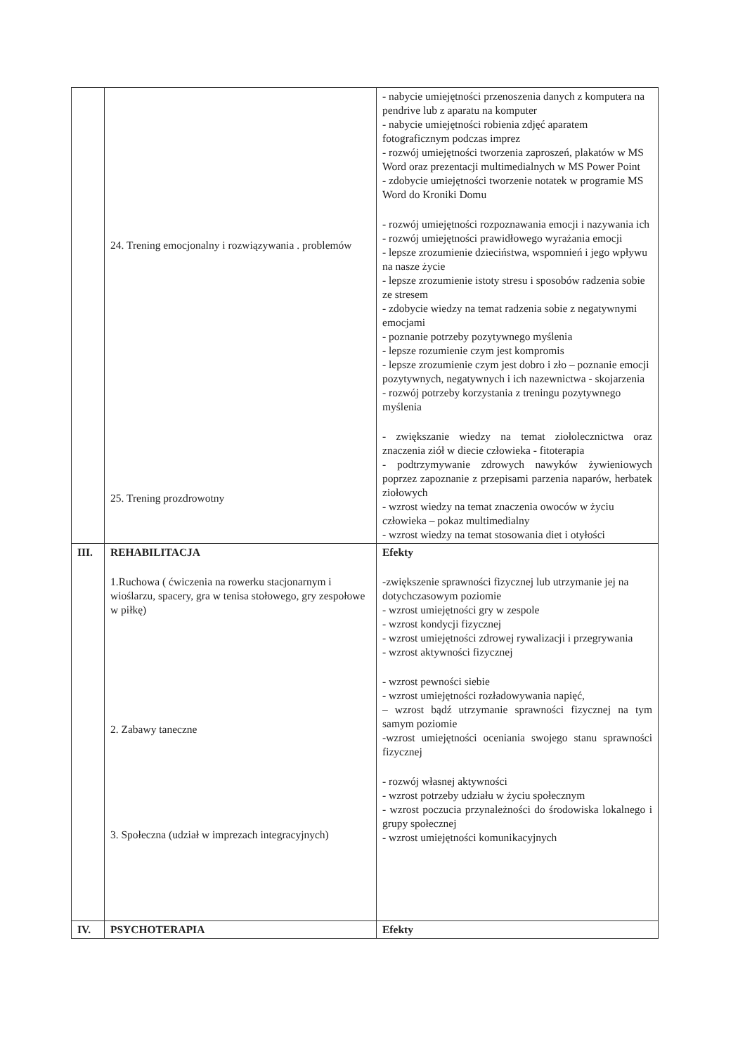| | 24. Trening emocjonalny i rozwiązywania . problemów 25. Trening prozdrowotny | - nabycie umiejętności przenoszenia danych z komputera na pendrive lub z aparatu na komputer - nabycie umiejętności robienia zdjęć aparatem fotograficznym podczas imprez - rozwój umiejętności tworzenia zaproszeń, plakatów w MS Word oraz prezentacji multimedialnych w MS Power Point - zdobycie umiejętności tworzenie notatek w programie MS Word do Kroniki Domu - rozwój umiejętności rozpoznawania emocji i nazywania ich - rozwój umiejętności prawidłowego wyrażania emocji - lepsze zrozumienie dzieciństwa, wspomnień i jego wpływu na nasze życie - lepsze zrozumienie istoty stresu i sposobów radzenia sobie ze stresem - zdobycie wiedzy na temat radzenia sobie z negatywnymi emocjami - poznanie potrzeby pozytywnego myślenia - lepsze rozumienie czym jest kompromis - lepsze zrozumienie czym jest dobro i zło – poznanie emocji pozytywnych, negatywnych i ich nazewnictwa - skojarzenia - rozwój potrzeby korzystania z treningu pozytywnego myślenia - zwiększanie wiedzy na temat ziołolecznictwa oraz znaczenia ziół w diecie człowieka - fitoterapia - podtrzymywanie zdrowych nawyków żywieniowych poprzez zapoznanie z przepisami parzenia naparów, herbatek ziołowych - wzrost wiedzy na temat znaczenia owoców w życiu człowieka – pokaz multimedialny - wzrost wiedzy na temat stosowania diet i otyłości |
| III. | REHABILITACJA 1.Ruchowa ( ćwiczenia na rowerku stacjonarnym i wioślarzu, spacery, gra w tenisa stołowego, gry zespołowe w piłkę) 2. Zabawy taneczne 3. Społeczna (udział w imprezach integracyjnych) | Efekty -zwiększenie sprawności fizycznej lub utrzymanie jej na dotychczasowym poziomie - wzrost umiejętności gry w zespole - wzrost kondycji fizycznej - wzrost umiejętności zdrowej rywalizacji i przegrywania - wzrost aktywności fizycznej - wzrost pewności siebie - wzrost umiejętności rozładowywania napięć, – wzrost bądź utrzymanie sprawności fizycznej na tym samym poziomie -wzrost umiejętności oceniania swojego stanu sprawności fizycznej - rozwój własnej aktywności - wzrost potrzeby udziału w życiu społecznym - wzrost poczucia przynależności do środowiska lokalnego i grupy społecznej - wzrost umiejętności komunikacyjnych |
| IV. | PSYCHOTERAPIA | Efekty |